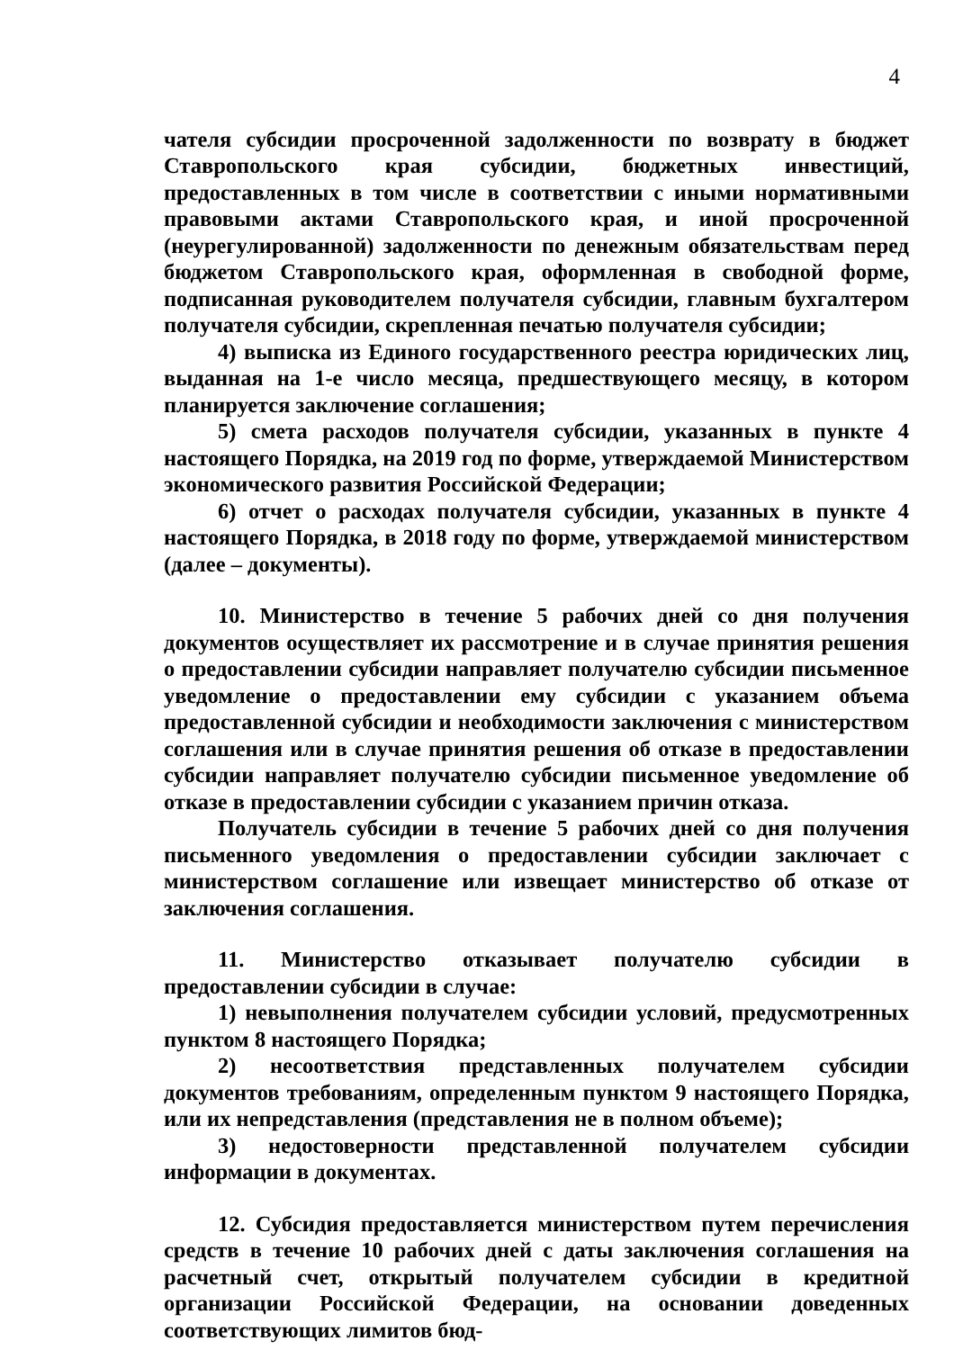4
чателя субсидии просроченной задолженности по возврату в бюджет Ставропольского края субсидии, бюджетных инвестиций, предоставленных в том числе в соответствии с иными нормативными правовыми актами Ставропольского края, и иной просроченной (неурегулированной) задолженности по денежным обязательствам перед бюджетом Ставропольского края, оформленная в свободной форме, подписанная руководителем получателя субсидии, главным бухгалтером получателя субсидии, скрепленная печатью получателя субсидии;
4) выписка из Единого государственного реестра юридических лиц, выданная на 1-е число месяца, предшествующего месяцу, в котором планируется заключение соглашения;
5) смета расходов получателя субсидии, указанных в пункте 4 настоящего Порядка, на 2019 год по форме, утверждаемой Министерством экономического развития Российской Федерации;
6) отчет о расходах получателя субсидии, указанных в пункте 4 настоящего Порядка, в 2018 году по форме, утверждаемой министерством (далее – документы).
10. Министерство в течение 5 рабочих дней со дня получения документов осуществляет их рассмотрение и в случае принятия решения о предоставлении субсидии направляет получателю субсидии письменное уведомление о предоставлении ему субсидии с указанием объема предоставленной субсидии и необходимости заключения с министерством соглашения или в случае принятия решения об отказе в предоставлении субсидии направляет получателю субсидии письменное уведомление об отказе в предоставлении субсидии с указанием причин отказа.
Получатель субсидии в течение 5 рабочих дней со дня получения письменного уведомления о предоставлении субсидии заключает с министерством соглашение или извещает министерство об отказе от заключения соглашения.
11. Министерство отказывает получателю субсидии в предоставлении субсидии в случае:
1) невыполнения получателем субсидии условий, предусмотренных пунктом 8 настоящего Порядка;
2) несоответствия представленных получателем субсидии документов требованиям, определенным пунктом 9 настоящего Порядка, или их непредставления (представления не в полном объеме);
3) недостоверности представленной получателем субсидии информации в документах.
12. Субсидия предоставляется министерством путем перечисления средств в течение 10 рабочих дней с даты заключения соглашения на расчетный счет, открытый получателем субсидии в кредитной организации Российской Федерации, на основании доведенных соответствующих лимитов бюд-